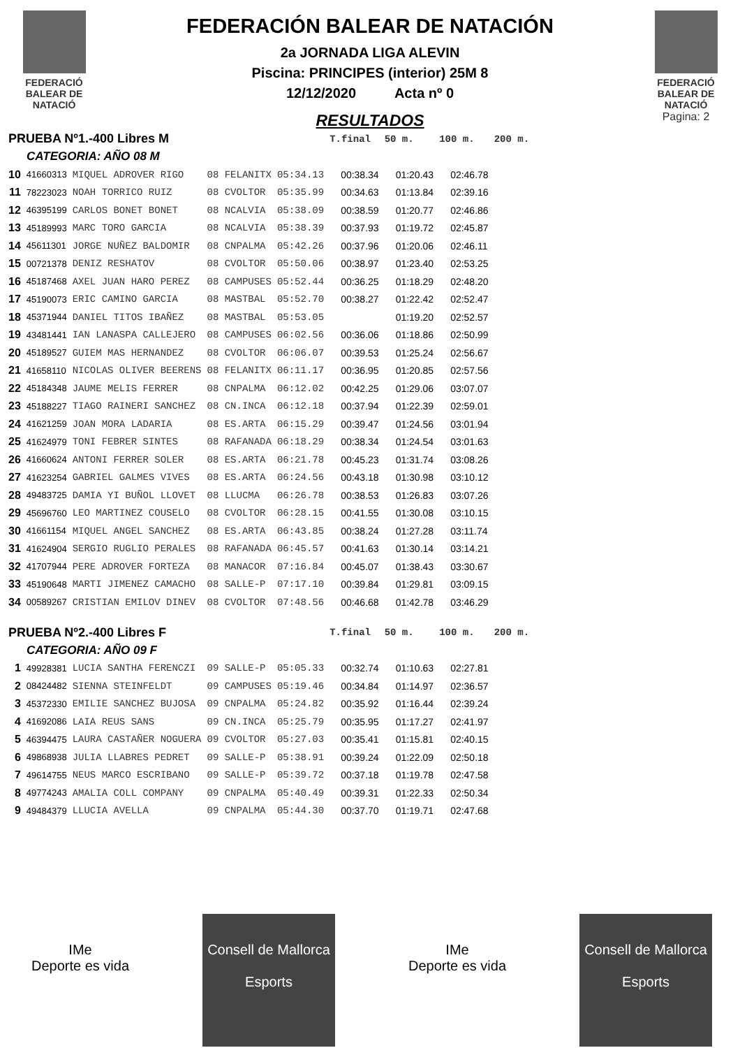FEDERACIÓ
BALEAR DE
NATACIÓ
FEDERACIÓN BALEAR DE NATACIÓN
2a JORNADA LIGA ALEVIN
Piscina: PRINCIPES (interior) 25M 8
12/12/2020 Acta nº 0
RESULTADOS
FEDERACIÓ
BALEAR DE
NATACIÓ
Pagina: 2
| PRUEBA Nº1.-400 Libres M | | | | | T.final | 50 m. | 100 m. | 200 m. |
| CATEGORIA: AÑO 08 M | | | | | | | | |
| 10 | 41660313 | MIQUEL ADROVER RIGO | 08 FELANITX | 05:34.13 | 00:38.34 | 01:20.43 | 02:46.78 | |
| 11 | 78223023 | NOAH TORRICO RUIZ | 08 CVOLTOR | 05:35.99 | 00:34.63 | 01:13.84 | 02:39.16 | |
| 12 | 46395199 | CARLOS BONET BONET | 08 NCALVIA | 05:38.09 | 00:38.59 | 01:20.77 | 02:46.86 | |
| 13 | 45189993 | MARC TORO GARCIA | 08 NCALVIA | 05:38.39 | 00:37.93 | 01:19.72 | 02:45.87 | |
| 14 | 45611301 | JORGE NUÑEZ BALDOMIR | 08 CNPALMA | 05:42.26 | 00:37.96 | 01:20.06 | 02:46.11 | |
| 15 | 00721378 | DENIZ RESHATOV | 08 CVOLTOR | 05:50.06 | 00:38.97 | 01:23.40 | 02:53.25 | |
| 16 | 45187468 | AXEL JUAN HARO PEREZ | 08 CAMPUSES | 05:52.44 | 00:36.25 | 01:18.29 | 02:48.20 | |
| 17 | 45190073 | ERIC CAMINO GARCIA | 08 MASTBAL | 05:52.70 | 00:38.27 | 01:22.42 | 02:52.47 | |
| 18 | 45371944 | DANIEL TITOS IBAÑEZ | 08 MASTBAL | 05:53.05 | | 01:19.20 | 02:52.57 | |
| 19 | 43481441 | IAN LANASPA CALLEJERO | 08 CAMPUSES | 06:02.56 | 00:36.06 | 01:18.86 | 02:50.99 | |
| 20 | 45189527 | GUIEM MAS HERNANDEZ | 08 CVOLTOR | 06:06.07 | 00:39.53 | 01:25.24 | 02:56.67 | |
| 21 | 41658110 | NICOLAS OLIVER BEERENS | 08 FELANITX | 06:11.17 | 00:36.95 | 01:20.85 | 02:57.56 | |
| 22 | 45184348 | JAUME MELIS FERRER | 08 CNPALMA | 06:12.02 | 00:42.25 | 01:29.06 | 03:07.07 | |
| 23 | 45188227 | TIAGO RAINERI SANCHEZ | 08 CN.INCA | 06:12.18 | 00:37.94 | 01:22.39 | 02:59.01 | |
| 24 | 41621259 | JOAN MORA LADARIA | 08 ES.ARTA | 06:15.29 | 00:39.47 | 01:24.56 | 03:01.94 | |
| 25 | 41624979 | TONI FEBRER SINTES | 08 RAFANADA | 06:18.29 | 00:38.34 | 01:24.54 | 03:01.63 | |
| 26 | 41660624 | ANTONI FERRER SOLER | 08 ES.ARTA | 06:21.78 | 00:45.23 | 01:31.74 | 03:08.26 | |
| 27 | 41623254 | GABRIEL GALMES VIVES | 08 ES.ARTA | 06:24.56 | 00:43.18 | 01:30.98 | 03:10.12 | |
| 28 | 49483725 | DAMIA YI BUÑOL LLOVET | 08 LLUCMA | 06:26.78 | 00:38.53 | 01:26.83 | 03:07.26 | |
| 29 | 45696760 | LEO MARTINEZ COUSELO | 08 CVOLTOR | 06:28.15 | 00:41.55 | 01:30.08 | 03:10.15 | |
| 30 | 41661154 | MIQUEL ANGEL SANCHEZ | 08 ES.ARTA | 06:43.85 | 00:38.24 | 01:27.28 | 03:11.74 | |
| 31 | 41624904 | SERGIO RUGLIO PERALES | 08 RAFANADA | 06:45.57 | 00:41.63 | 01:30.14 | 03:14.21 | |
| 32 | 41707944 | PERE ADROVER FORTEZA | 08 MANACOR | 07:16.84 | 00:45.07 | 01:38.43 | 03:30.67 | |
| 33 | 45190648 | MARTI JIMENEZ CAMACHO | 08 SALLE-P | 07:17.10 | 00:39.84 | 01:29.81 | 03:09.15 | |
| 34 | 00589267 | CRISTIAN EMILOV DINEV | 08 CVOLTOR | 07:48.56 | 00:46.68 | 01:42.78 | 03:46.29 | |
| PRUEBA Nº2.-400 Libres F | | | | | T.final | 50 m. | 100 m. | 200 m. |
| CATEGORIA: AÑO 09 F | | | | | | | | |
| 1 | 49928381 | LUCIA SANTHA FERENCZI | 09 SALLE-P | 05:05.33 | 00:32.74 | 01:10.63 | 02:27.81 | |
| 2 | 08424482 | SIENNA STEINFELDT | 09 CAMPUSES | 05:19.46 | 00:34.84 | 01:14.97 | 02:36.57 | |
| 3 | 45372330 | EMILIE SANCHEZ BUJOSA | 09 CNPALMA | 05:24.82 | 00:35.92 | 01:16.44 | 02:39.24 | |
| 4 | 41692086 | LAIA REUS SANS | 09 CN.INCA | 05:25.79 | 00:35.95 | 01:17.27 | 02:41.97 | |
| 5 | 46394475 | LAURA CASTAÑER NOGUERA | 09 CVOLTOR | 05:27.03 | 00:35.41 | 01:15.81 | 02:40.15 | |
| 6 | 49868938 | JULIA LLABRES PEDRET | 09 SALLE-P | 05:38.91 | 00:39.24 | 01:22.09 | 02:50.18 | |
| 7 | 49614755 | NEUS MARCO ESCRIBANO | 09 SALLE-P | 05:39.72 | 00:37.18 | 01:19.78 | 02:47.58 | |
| 8 | 49774243 | AMALIA COLL COMPANY | 09 CNPALMA | 05:40.49 | 00:39.31 | 01:22.33 | 02:50.34 | |
| 9 | 49484379 | LLUCIA AVELLA | 09 CNPALMA | 05:44.30 | 00:37.70 | 01:19.71 | 02:47.68 | |
IMe
Deporte es vida
Consell de Mallorca
Esports
IMe
Deporte es vida
Consell de Mallorca
Esports